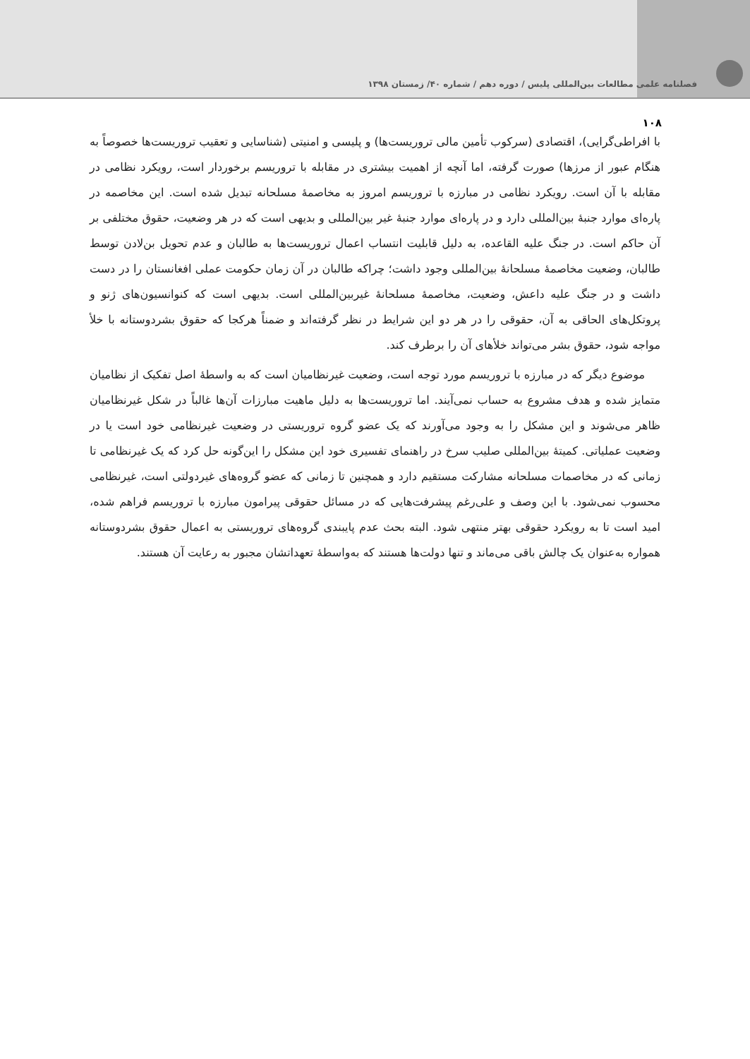فصلنامه علمی مطالعات بین‌المللی پلیس / دوره دهم / شماره ۴۰/ زمستان ۱۳۹۸
۱۰۸
با افراطی‌گرایی)، اقتصادی (سرکوب تأمین مالی تروریست‌ها) و پلیسی و امنیتی (شناسایی و تعقیب تروریست‌ها خصوصاً به هنگام عبور از مرزها) صورت گرفته، اما آنچه از اهمیت بیشتری در مقابله با تروریسم برخوردار است، رویکرد نظامی در مقابله با آن است. رویکرد نظامی در مبارزه با تروریسم امروز به مخاصمهٔ مسلحانه تبدیل شده است. این مخاصمه در پاره‌ای موارد جنبهٔ بین‌المللی دارد و در پاره‌ای موارد جنبهٔ غیر بین‌المللی و بدیهی است که در هر وضعیت، حقوق مختلفی بر آن حاکم است. در جنگ علیه القاعده، به دلیل قابلیت انتساب اعمال تروریست‌ها به طالبان و عدم تحویل بن‌لادن توسط طالبان، وضعیت مخاصمهٔ مسلحانهٔ بین‌المللی وجود داشت؛ چراکه طالبان در آن زمان حکومت عملی افغانستان را در دست داشت و در جنگ علیه داعش، وضعیت، مخاصمهٔ مسلحانهٔ غیربین‌المللی است. بدیهی است که کنوانسیون‌های ژنو و پروتکل‌های الحاقی به آن، حقوقی را در هر دو این شرایط در نظر گرفته‌اند و ضمناً هرکجا که حقوق بشردوستانه با خلأ مواجه شود، حقوق بشر می‌تواند خلأهای آن را برطرف کند.
موضوع دیگر که در مبارزه با تروریسم مورد توجه است، وضعیت غیرنظامیان است که به واسطهٔ اصل تفکیک از نظامیان متمایز شده و هدف مشروع به حساب نمی‌آیند. اما تروریست‌ها به دلیل ماهیت مبارزات آن‌ها غالباً در شکل غیرنظامیان ظاهر می‌شوند و این مشکل را به وجود می‌آورند که یک عضو گروه تروریستی در وضعیت غیرنظامی خود است یا در وضعیت عملیاتی. کمیتهٔ بین‌المللی صلیب سرخ در راهنمای تفسیری خود این مشکل را این‌گونه حل کرد که یک غیرنظامی تا زمانی که در مخاصمات مسلحانه مشارکت مستقیم دارد و همچنین تا زمانی که عضو گروه‌های غیردولتی است، غیرنظامی محسوب نمی‌شود. با این وصف و علی‌رغم پیشرفت‌هایی که در مسائل حقوقی پیرامون مبارزه با تروریسم فراهم شده، امید است تا به رویکرد حقوقی بهتر منتهی شود. البته بحث عدم پایبندی گروه‌های تروریستی به اعمال حقوق بشردوستانه همواره به‌عنوان یک چالش باقی می‌ماند و تنها دولت‌ها هستند که به‌واسطهٔ تعهداتشان مجبور به رعایت آن هستند.